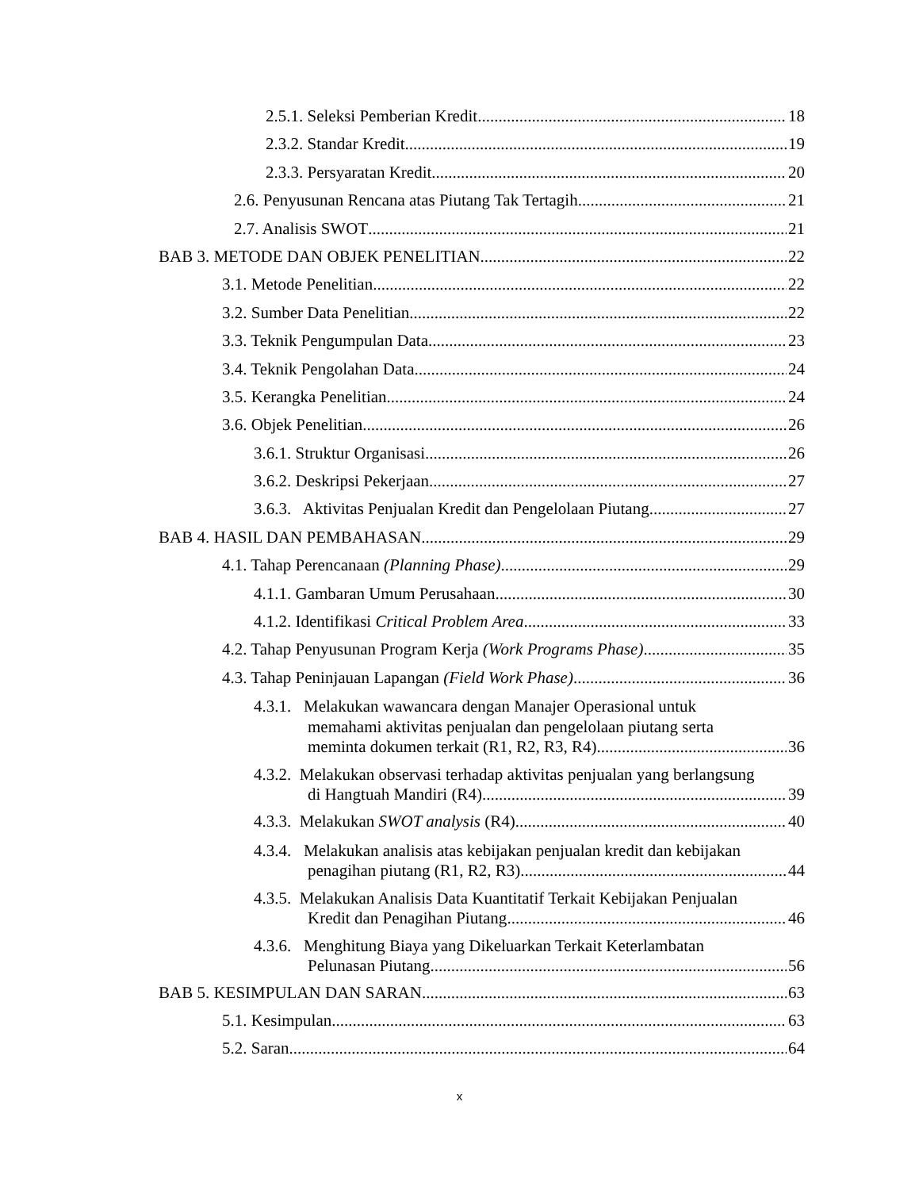2.5.1. Seleksi Pemberian Kredit 18
2.3.2. Standar Kredit 19
2.3.3. Persyaratan Kredit 20
2.6. Penyusunan Rencana atas Piutang Tak Tertagih 21
2.7. Analisis SWOT 21
BAB 3. METODE DAN OBJEK PENELITIAN 22
3.1. Metode Penelitian 22
3.2. Sumber Data Penelitian 22
3.3. Teknik Pengumpulan Data 23
3.4. Teknik Pengolahan Data 24
3.5. Kerangka Penelitian 24
3.6. Objek Penelitian 26
3.6.1. Struktur Organisasi 26
3.6.2. Deskripsi Pekerjaan 27
3.6.3. Aktivitas Penjualan Kredit dan Pengelolaan Piutang 27
BAB 4. HASIL DAN PEMBAHASAN 29
4.1. Tahap Perencanaan (Planning Phase) 29
4.1.1. Gambaran Umum Perusahaan 30
4.1.2. Identifikasi Critical Problem Area 33
4.2. Tahap Penyusunan Program Kerja (Work Programs Phase) 35
4.3. Tahap Peninjauan Lapangan (Field Work Phase) 36
4.3.1. Melakukan wawancara dengan Manajer Operasional untuk
memahami aktivitas penjualan dan pengelolaan piutang serta
meminta dokumen terkait (R1, R2, R3, R4) 36
4.3.2. Melakukan observasi terhadap aktivitas penjualan yang berlangsung
di Hangtuah Mandiri (R4) 39
4.3.3. Melakukan SWOT analysis (R4) 40
4.3.4. Melakukan analisis atas kebijakan penjualan kredit dan kebijakan
penagihan piutang (R1, R2, R3) 44
4.3.5. Melakukan Analisis Data Kuantitatif Terkait Kebijakan Penjualan
Kredit dan Penagihan Piutang 46
4.3.6. Menghitung Biaya yang Dikeluarkan Terkait Keterlambatan
Pelunasan Piutang 56
BAB 5. KESIMPULAN DAN SARAN 63
5.1. Kesimpulan 63
5.2. Saran 64
x